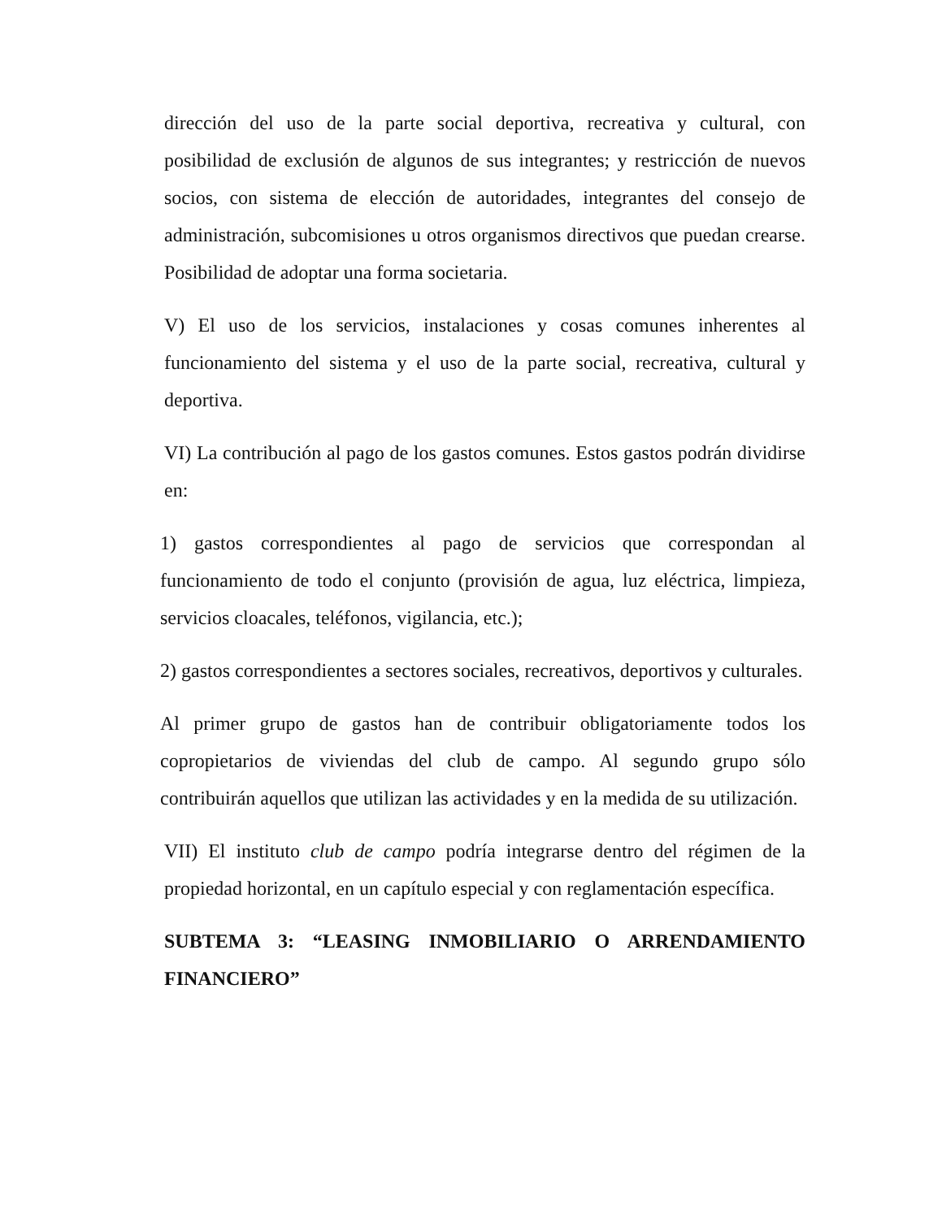dirección del uso de la parte social deportiva, recreativa y cultural, con posibilidad de exclusión de algunos de sus integrantes; y restricción de nuevos socios, con sistema de elección de autoridades, integrantes del consejo de administración, subcomisiones u otros organismos directivos que puedan crearse. Posibilidad de adoptar una forma societaria.
V) El uso de los servicios, instalaciones y cosas comunes inherentes al funcionamiento del sistema y el uso de la parte social, recreativa, cultural y deportiva.
VI) La contribución al pago de los gastos comunes. Estos gastos podrán dividirse en:
1) gastos correspondientes al pago de servicios que correspondan al funcionamiento de todo el conjunto (provisión de agua, luz eléctrica, limpieza, servicios cloacales, teléfonos, vigilancia, etc.);
2) gastos correspondientes a sectores sociales, recreativos, deportivos y culturales.
Al primer grupo de gastos han de contribuir obligatoriamente todos los copropietarios de viviendas del club de campo. Al segundo grupo sólo contribuirán aquellos que utilizan las actividades y en la medida de su utilización.
VII) El instituto club de campo podría integrarse dentro del régimen de la propiedad horizontal, en un capítulo especial y con reglamentación específica.
SUBTEMA 3: “LEASING INMOBILIARIO O ARRENDAMIENTO FINANCIERO”